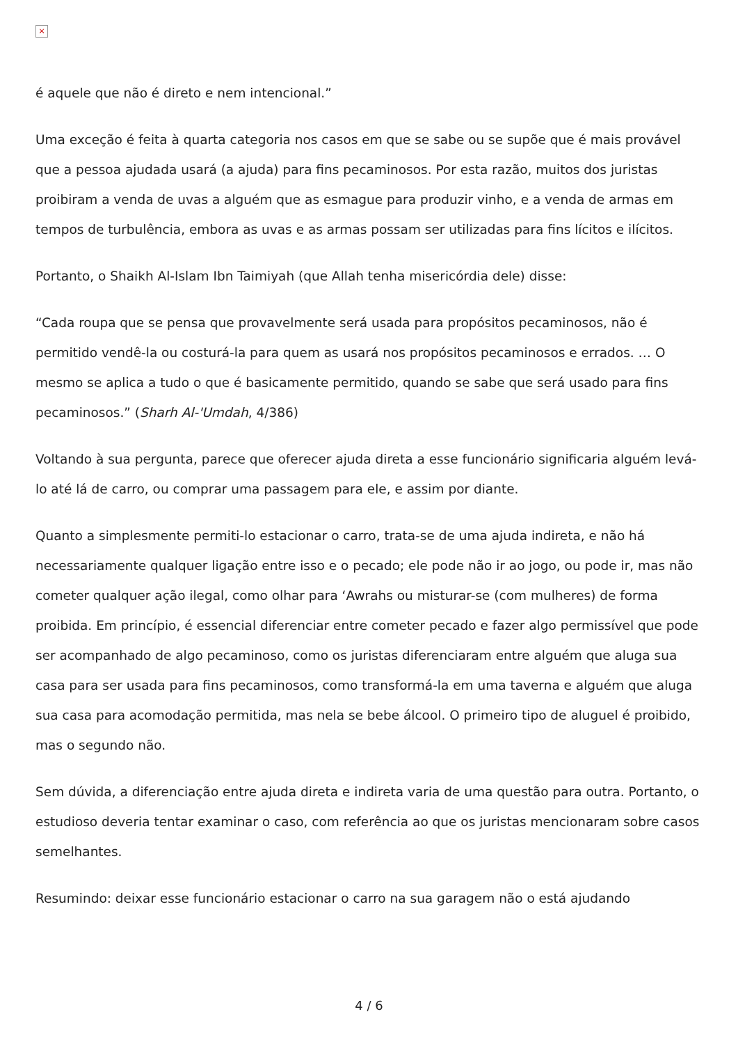×
é aquele que não é direto e nem intencional.”
Uma exceção é feita à quarta categoria nos casos em que se sabe ou se supõe que é mais provável que a pessoa ajudada usará (a ajuda) para fins pecaminosos. Por esta razão, muitos dos juristas proibiram a venda de uvas a alguém que as esmague para produzir vinho, e a venda de armas em tempos de turbulência, embora as uvas e as armas possam ser utilizadas para fins lícitos e ilícitos.
Portanto, o Shaikh Al-Islam Ibn Taimiyah (que Allah tenha misericórdia dele) disse:
“Cada roupa que se pensa que provavelmente será usada para propósitos pecaminosos, não é permitido vendê-la ou costurá-la para quem as usará nos propósitos pecaminosos e errados. … O mesmo se aplica a tudo o que é basicamente permitido, quando se sabe que será usado para fins pecaminosos.” (Sharh Al-'Umdah, 4/386)
Voltando à sua pergunta, parece que oferecer ajuda direta a esse funcionário significaria alguém levá-lo até lá de carro, ou comprar uma passagem para ele, e assim por diante.
Quanto a simplesmente permiti-lo estacionar o carro, trata-se de uma ajuda indireta, e não há necessariamente qualquer ligação entre isso e o pecado; ele pode não ir ao jogo, ou pode ir, mas não cometer qualquer ação ilegal, como olhar para ‘Awrahs ou misturar-se (com mulheres) de forma proibida. Em princípio, é essencial diferenciar entre cometer pecado e fazer algo permissível que pode ser acompanhado de algo pecaminoso, como os juristas diferenciaram entre alguém que aluga sua casa para ser usada para fins pecaminosos, como transformá-la em uma taverna e alguém que aluga sua casa para acomodação permitida, mas nela se bebe álcool. O primeiro tipo de aluguel é proibido, mas o segundo não.
Sem dúvida, a diferenciação entre ajuda direta e indireta varia de uma questão para outra. Portanto, o estudioso deveria tentar examinar o caso, com referência ao que os juristas mencionaram sobre casos semelhantes.
Resumindo: deixar esse funcionário estacionar o carro na sua garagem não o está ajudando
4 / 6